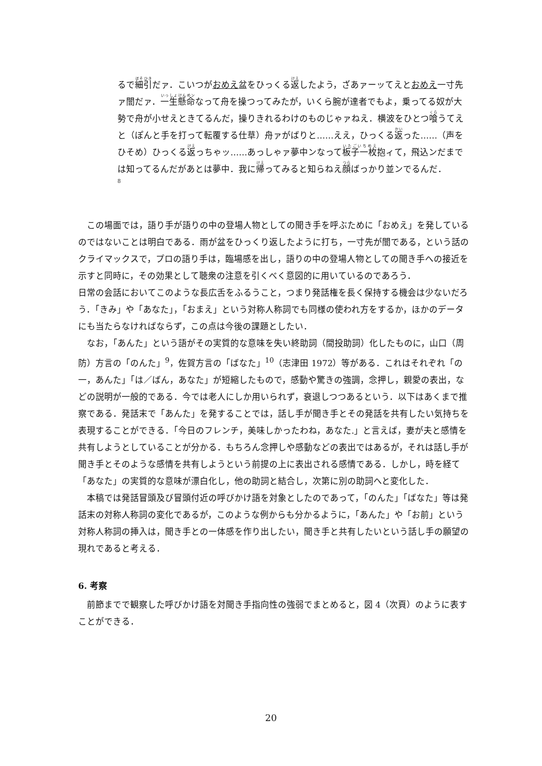るで細引だァ．こいつがおめえ盆をひっくる返したよう，ざあァーッてえとおめえ一寸先ァ闇だァ．一生懸命なって舟を操つってみたが，いくら腕が達者でもよ，乗ってる奴が大勢で舟が小せえときてるんだ，操りきれるわけのものじゃァねえ．横波をひとつ喰うてえと（ぽんと手を打って転覆する仕草）舟ァがばりと……ええ，ひっくる返った……（声をひそめ）ひっくる返っちゃッ……あっしゃァ夢中ンなって板子一枚抱ィて，飛込ンだまでは知ってるんだがあとは夢中．我に帰ってみると知らねえ顔ばっかり並ンでるんだ．
8
この場面では，語り手が語りの中の登場人物としての聞き手を呼ぶために「おめえ」を発しているのではないことは明白である．雨が盆をひっくり返したように打ち，一寸先が闇である，という話のクライマックスで，プロの語り手は，臨場感を出し，語りの中の登場人物としての聞き手への接近を示すと同時に，その効果として聴衆の注意を引くべく意図的に用いているのであろう．
日常の会話においてこのような長広舌をふるうこと，つまり発話権を長く保持する機会は少ないだろう．「きみ」や「あなた」，「おまえ」という対称人称詞でも同様の使われ方をするか，ほかのデータにも当たらなければならず，この点は今後の課題としたい．
なお，「あんた」という語がその実質的な意味を失い終助詞（間投助詞）化したものに，山口（周防）方言の「のんた」<sup>9</sup>，佐賀方言の「ばなた」<sup>10</sup>（志津田 1972）等がある．これはそれぞれ「の一，あんた」「は／ばん，あなた」が短縮したもので，感動や驚きの強調，念押し，親愛の表出，などの説明が一般的である．今では老人にしか用いられず，衰退しつつあるという．以下はあくまで推察である．発話末で「あんた」を発することでは，話し手が聞き手とその発話を共有したい気持ちを表現することができる．「今日のフレンチ，美味しかったわね，あなた.」と言えば，妻が夫と感情を共有しようとしていることが分かる．もちろん念押しや感動などの表出ではあるが，それは話し手が聞き手とそのような感情を共有しようという前提の上に表出される感情である．しかし，時を経て「あなた」の実質的な意味が漂白化し，他の助詞と結合し，次第に別の助詞へと変化した．
本稿では発話冒頭及び冒頭付近の呼びかけ語を対象としたのであって，「のんた」「ばなた」等は発話末の対称人称詞の変化であるが，このような例からも分かるように，「あんた」や「お前」という対称人称詞の挿入は，聞き手との一体感を作り出したい，聞き手と共有したいという話し手の願望の現れであると考える．
6. 考察
前節までで観察した呼びかけ語を対聞き手指向性の強弱でまとめると，図 4（次頁）のように表すことができる．
20